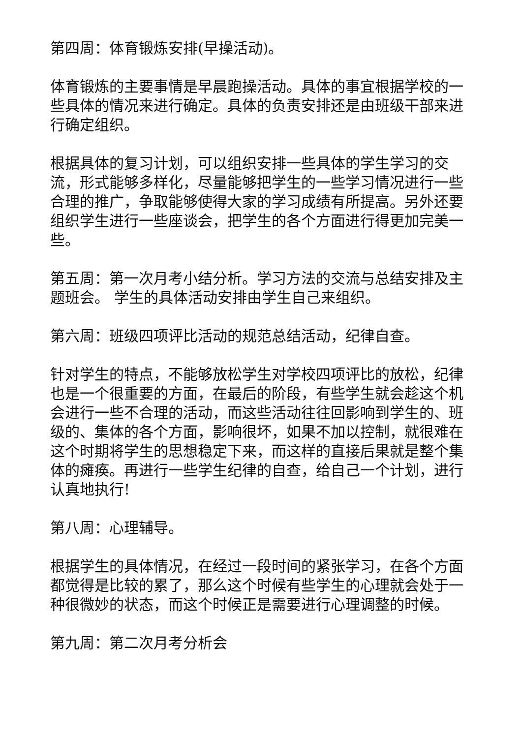第四周：体育锻炼安排(早操活动)。
体育锻炼的主要事情是早晨跑操活动。具体的事宜根据学校的一些具体的情况来进行确定。具体的负责安排还是由班级干部来进行确定组织。
根据具体的复习计划，可以组织安排一些具体的学生学习的交流，形式能够多样化，尽量能够把学生的一些学习情况进行一些合理的推广，争取能够使得大家的学习成绩有所提高。另外还要组织学生进行一些座谈会，把学生的各个方面进行得更加完美一些。
第五周：第一次月考小结分析。学习方法的交流与总结安排及主题班会。 学生的具体活动安排由学生自己来组织。
第六周：班级四项评比活动的规范总结活动，纪律自查。
针对学生的特点，不能够放松学生对学校四项评比的放松，纪律也是一个很重要的方面，在最后的阶段，有些学生就会趁这个机会进行一些不合理的活动，而这些活动往往回影响到学生的、班级的、集体的各个方面，影响很坏，如果不加以控制，就很难在这个时期将学生的思想稳定下来，而这样的直接后果就是整个集体的瘫痪。再进行一些学生纪律的自查，给自己一个计划，进行认真地执行!
第八周：心理辅导。
根据学生的具体情况，在经过一段时间的紧张学习，在各个方面都觉得是比较的累了，那么这个时候有些学生的心理就会处于一种很微妙的状态，而这个时候正是需要进行心理调整的时候。
第九周：第二次月考分析会